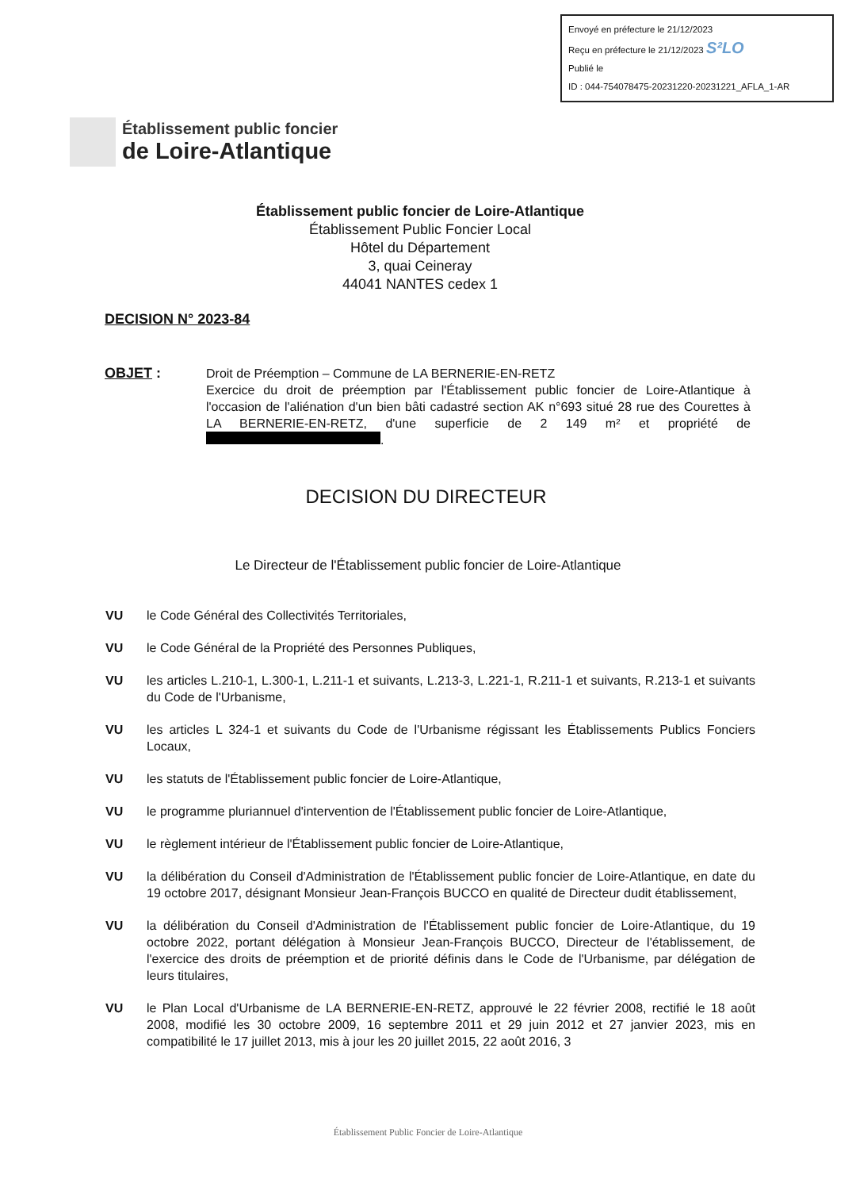Envoyé en préfecture le 21/12/2023
Reçu en préfecture le 21/12/2023 S²LO
Publié le
ID : 044-754078475-20231220-20231221_AFLA_1-AR
Établissement public foncier
de Loire-Atlantique
Établissement public foncier de Loire-Atlantique
Établissement Public Foncier Local
Hôtel du Département
3, quai Ceineray
44041 NANTES cedex 1
DECISION N° 2023-84
OBJET : Droit de Préemption – Commune de LA BERNERIE-EN-RETZ
Exercice du droit de préemption par l'Établissement public foncier de Loire-Atlantique à l'occasion de l'aliénation d'un bien bâti cadastré section AK n°693 situé 28 rue des Courettes à LA BERNERIE-EN-RETZ, d'une superficie de 2 149 m² et propriété de .
DECISION DU DIRECTEUR
Le Directeur de l'Établissement public foncier de Loire-Atlantique
VU le Code Général des Collectivités Territoriales,
VU le Code Général de la Propriété des Personnes Publiques,
VU les articles L.210-1, L.300-1, L.211-1 et suivants, L.213-3, L.221-1, R.211-1 et suivants, R.213-1 et suivants du Code de l'Urbanisme,
VU les articles L 324-1 et suivants du Code de l'Urbanisme régissant les Établissements Publics Fonciers Locaux,
VU les statuts de l'Établissement public foncier de Loire-Atlantique,
VU le programme pluriannuel d'intervention de l'Établissement public foncier de Loire-Atlantique,
VU le règlement intérieur de l'Établissement public foncier de Loire-Atlantique,
VU la délibération du Conseil d'Administration de l'Établissement public foncier de Loire-Atlantique, en date du 19 octobre 2017, désignant Monsieur Jean-François BUCCO en qualité de Directeur dudit établissement,
VU la délibération du Conseil d'Administration de l'Établissement public foncier de Loire-Atlantique, du 19 octobre 2022, portant délégation à Monsieur Jean-François BUCCO, Directeur de l'établissement, de l'exercice des droits de préemption et de priorité définis dans le Code de l'Urbanisme, par délégation de leurs titulaires,
VU le Plan Local d'Urbanisme de LA BERNERIE-EN-RETZ, approuvé le 22 février 2008, rectifié le 18 août 2008, modifié les 30 octobre 2009, 16 septembre 2011 et 29 juin 2012 et 27 janvier 2023, mis en compatibilité le 17 juillet 2013, mis à jour les 20 juillet 2015, 22 août 2016, 3
Établissement Public Foncier de Loire-Atlantique